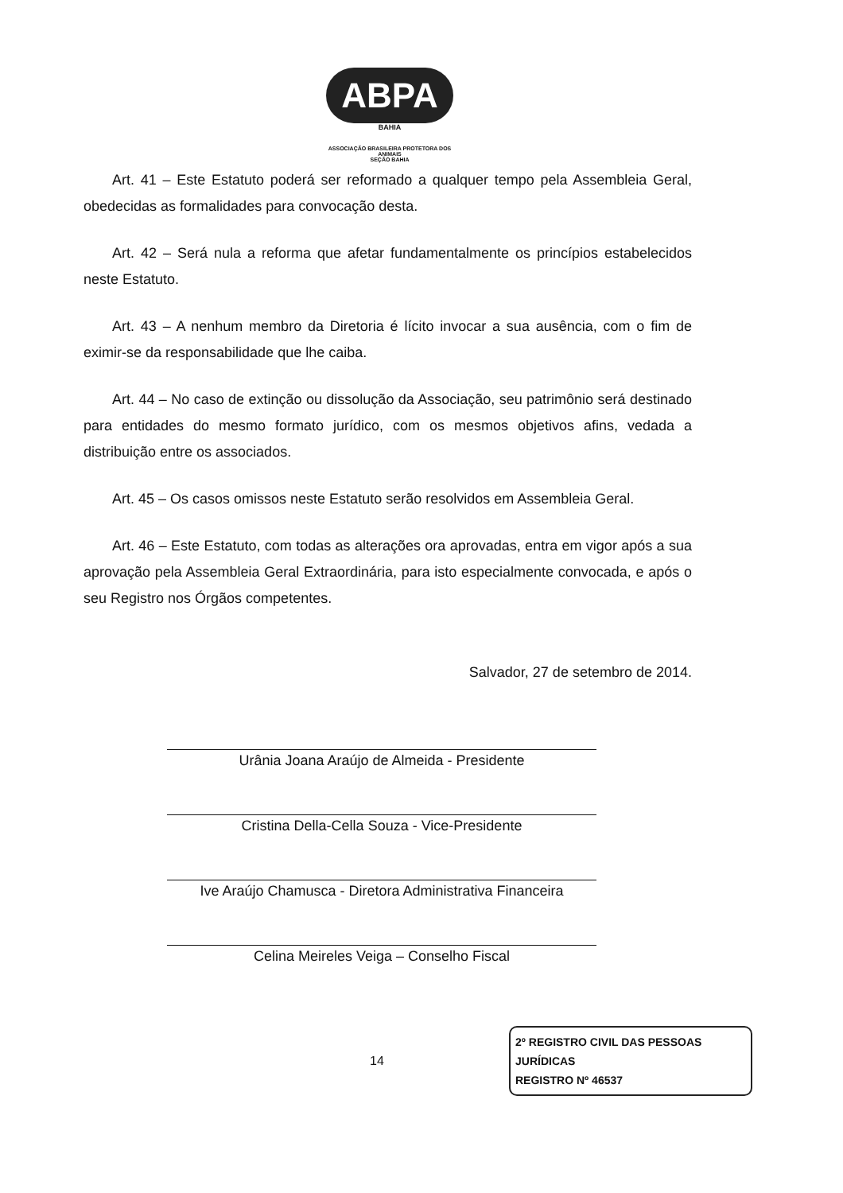ABPA
BAHIA
ASSOCIAÇÃO BRASILEIRA PROTETORA DOS ANIMAIS
SEÇÃO BAHIA
Art. 41 – Este Estatuto poderá ser reformado a qualquer tempo pela Assembleia Geral, obedecidas as formalidades para convocação desta.
Art. 42 – Será nula a reforma que afetar fundamentalmente os princípios estabelecidos neste Estatuto.
Art. 43 – A nenhum membro da Diretoria é lícito invocar a sua ausência, com o fim de eximir-se da responsabilidade que lhe caiba.
Art. 44 – No caso de extinção ou dissolução da Associação, seu patrimônio será destinado para entidades do mesmo formato jurídico, com os mesmos objetivos afins, vedada a distribuição entre os associados.
Art. 45 – Os casos omissos neste Estatuto serão resolvidos em Assembleia Geral.
Art. 46 – Este Estatuto, com todas as alterações ora aprovadas, entra em vigor após a sua aprovação pela Assembleia Geral Extraordinária, para isto especialmente convocada, e após o seu Registro nos Órgãos competentes.
Salvador, 27 de setembro de 2014.
Urânia Joana Araújo de Almeida - Presidente
Cristina Della-Cella Souza - Vice-Presidente
Ive Araújo Chamusca - Diretora Administrativa Financeira
Celina Meireles Veiga – Conselho Fiscal
14
2º REGISTRO CIVIL DAS PESSOAS JURÍDICAS
REGISTRO Nº 46537